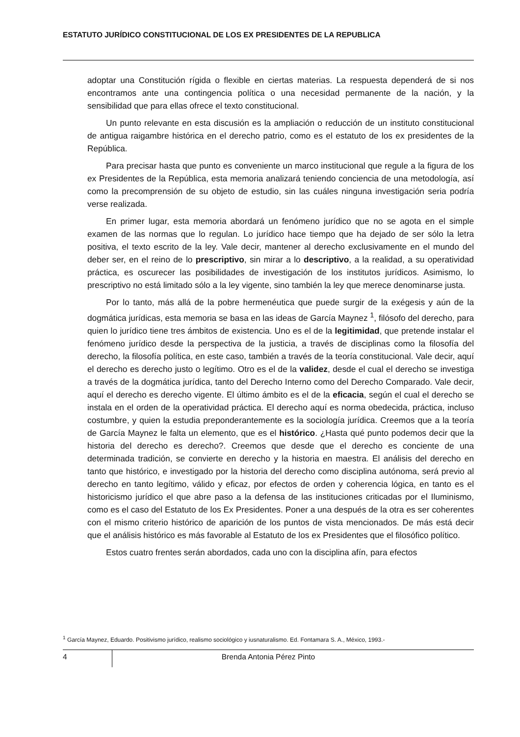ESTATUTO JURÍDICO CONSTITUCIONAL DE LOS EX PRESIDENTES DE LA REPUBLICA
adoptar una Constitución rígida o flexible en ciertas materias. La respuesta dependerá de si nos encontramos ante una contingencia política o una necesidad permanente de la nación, y la sensibilidad que para ellas ofrece el texto constitucional.
Un punto relevante en esta discusión es la ampliación o reducción de un instituto constitucional de antigua raigambre histórica en el derecho patrio, como es el estatuto de los ex presidentes de la República.
Para precisar hasta que punto es conveniente un marco institucional que regule a la figura de los ex Presidentes de la República, esta memoria analizará teniendo conciencia de una metodología, así como la precomprensión de su objeto de estudio, sin las cuáles ninguna investigación seria podría verse realizada.
En primer lugar, esta memoria abordará un fenómeno jurídico que no se agota en el simple examen de las normas que lo regulan. Lo jurídico hace tiempo que ha dejado de ser sólo la letra positiva, el texto escrito de la ley. Vale decir, mantener al derecho exclusivamente en el mundo del deber ser, en el reino de lo prescriptivo, sin mirar a lo descriptivo, a la realidad, a su operatividad práctica, es oscurecer las posibilidades de investigación de los institutos jurídicos. Asimismo, lo prescriptivo no está limitado sólo a la ley vigente, sino también la ley que merece denominarse justa.
Por lo tanto, más allá de la pobre hermenéutica que puede surgir de la exégesis y aún de la dogmática jurídicas, esta memoria se basa en las ideas de García Maynez <sup>1</sup>, filósofo del derecho, para quien lo jurídico tiene tres ámbitos de existencia. Uno es el de la legitimidad, que pretende instalar el fenómeno jurídico desde la perspectiva de la justicia, a través de disciplinas como la filosofía del derecho, la filosofía política, en este caso, también a través de la teoría constitucional. Vale decir, aquí el derecho es derecho justo o legítimo. Otro es el de la validez, desde el cual el derecho se investiga a través de la dogmática jurídica, tanto del Derecho Interno como del Derecho Comparado. Vale decir, aquí el derecho es derecho vigente. El último ámbito es el de la eficacia, según el cual el derecho se instala en el orden de la operatividad práctica. El derecho aquí es norma obedecida, práctica, incluso costumbre, y quien la estudia preponderantemente es la sociología jurídica. Creemos que a la teoría de García Maynez le falta un elemento, que es el histórico. ¿Hasta qué punto podemos decir que la historia del derecho es derecho?. Creemos que desde que el derecho es conciente de una determinada tradición, se convierte en derecho y la historia en maestra. El análisis del derecho en tanto que histórico, e investigado por la historia del derecho como disciplina autónoma, será previo al derecho en tanto legítimo, válido y eficaz, por efectos de orden y coherencia lógica, en tanto es el historicismo jurídico el que abre paso a la defensa de las instituciones criticadas por el Iluminismo, como es el caso del Estatuto de los Ex Presidentes. Poner a una después de la otra es ser coherentes con el mismo criterio histórico de aparición de los puntos de vista mencionados. De más está decir que el análisis histórico es más favorable al Estatuto de los ex Presidentes que el filosófico político.
Estos cuatro frentes serán abordados, cada uno con la disciplina afín, para efectos
<sup>1</sup> García Maynez, Eduardo. Positivismo jurídico, realismo sociológico y iusnaturalismo. Ed. Fontamara S. A., México, 1993.-
4 Brenda Antonia Pérez Pinto